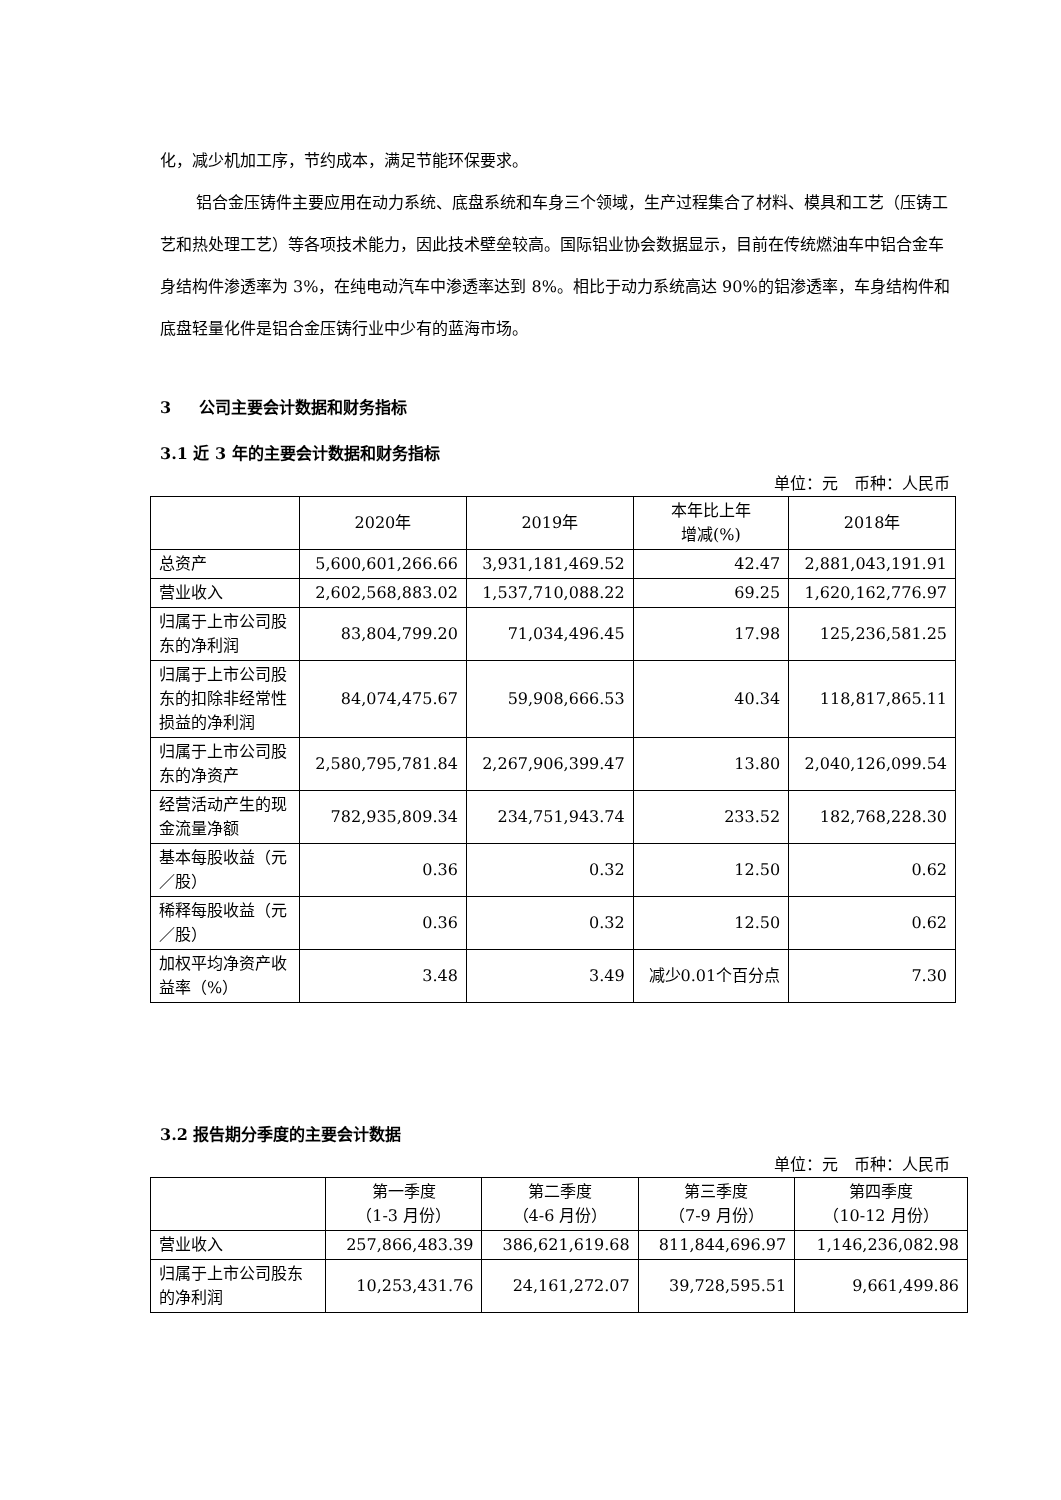化，减少机加工序，节约成本，满足节能环保要求。
铝合金压铸件主要应用在动力系统、底盘系统和车身三个领域，生产过程集合了材料、模具和工艺（压铸工艺和热处理工艺）等各项技术能力，因此技术壁垒较高。国际铝业协会数据显示，目前在传统燃油车中铝合金车身结构件渗透率为 3%，在纯电动汽车中渗透率达到 8%。相比于动力系统高达 90%的铝渗透率，车身结构件和底盘轻量化件是铝合金压铸行业中少有的蓝海市场。
3 公司主要会计数据和财务指标
3.1 近 3 年的主要会计数据和财务指标
单位：元　币种：人民币
| | 2020年 | 2019年 | 本年比上年 增减(%) | 2018年 |
| 总资产 | 5,600,601,266.66 | 3,931,181,469.52 | 42.47 | 2,881,043,191.91 |
| 营业收入 | 2,602,568,883.02 | 1,537,710,088.22 | 69.25 | 1,620,162,776.97 |
| 归属于上市公司股东的净利润 | 83,804,799.20 | 71,034,496.45 | 17.98 | 125,236,581.25 |
| 归属于上市公司股东的扣除非经常性损益的净利润 | 84,074,475.67 | 59,908,666.53 | 40.34 | 118,817,865.11 |
| 归属于上市公司股东的净资产 | 2,580,795,781.84 | 2,267,906,399.47 | 13.80 | 2,040,126,099.54 |
| 经营活动产生的现金流量净额 | 782,935,809.34 | 234,751,943.74 | 233.52 | 182,768,228.30 |
| 基本每股收益（元／股） | 0.36 | 0.32 | 12.50 | 0.62 |
| 稀释每股收益（元／股） | 0.36 | 0.32 | 12.50 | 0.62 |
| 加权平均净资产收益率（%） | 3.48 | 3.49 | 减少0.01个百分点 | 7.30 |
3.2 报告期分季度的主要会计数据
单位：元　币种：人民币
| | 第一季度 （1-3 月份） | 第二季度 （4-6 月份） | 第三季度 （7-9 月份） | 第四季度 （10-12 月份） |
| 营业收入 | 257,866,483.39 | 386,621,619.68 | 811,844,696.97 | 1,146,236,082.98 |
| 归属于上市公司股东的净利润 | 10,253,431.76 | 24,161,272.07 | 39,728,595.51 | 9,661,499.86 |